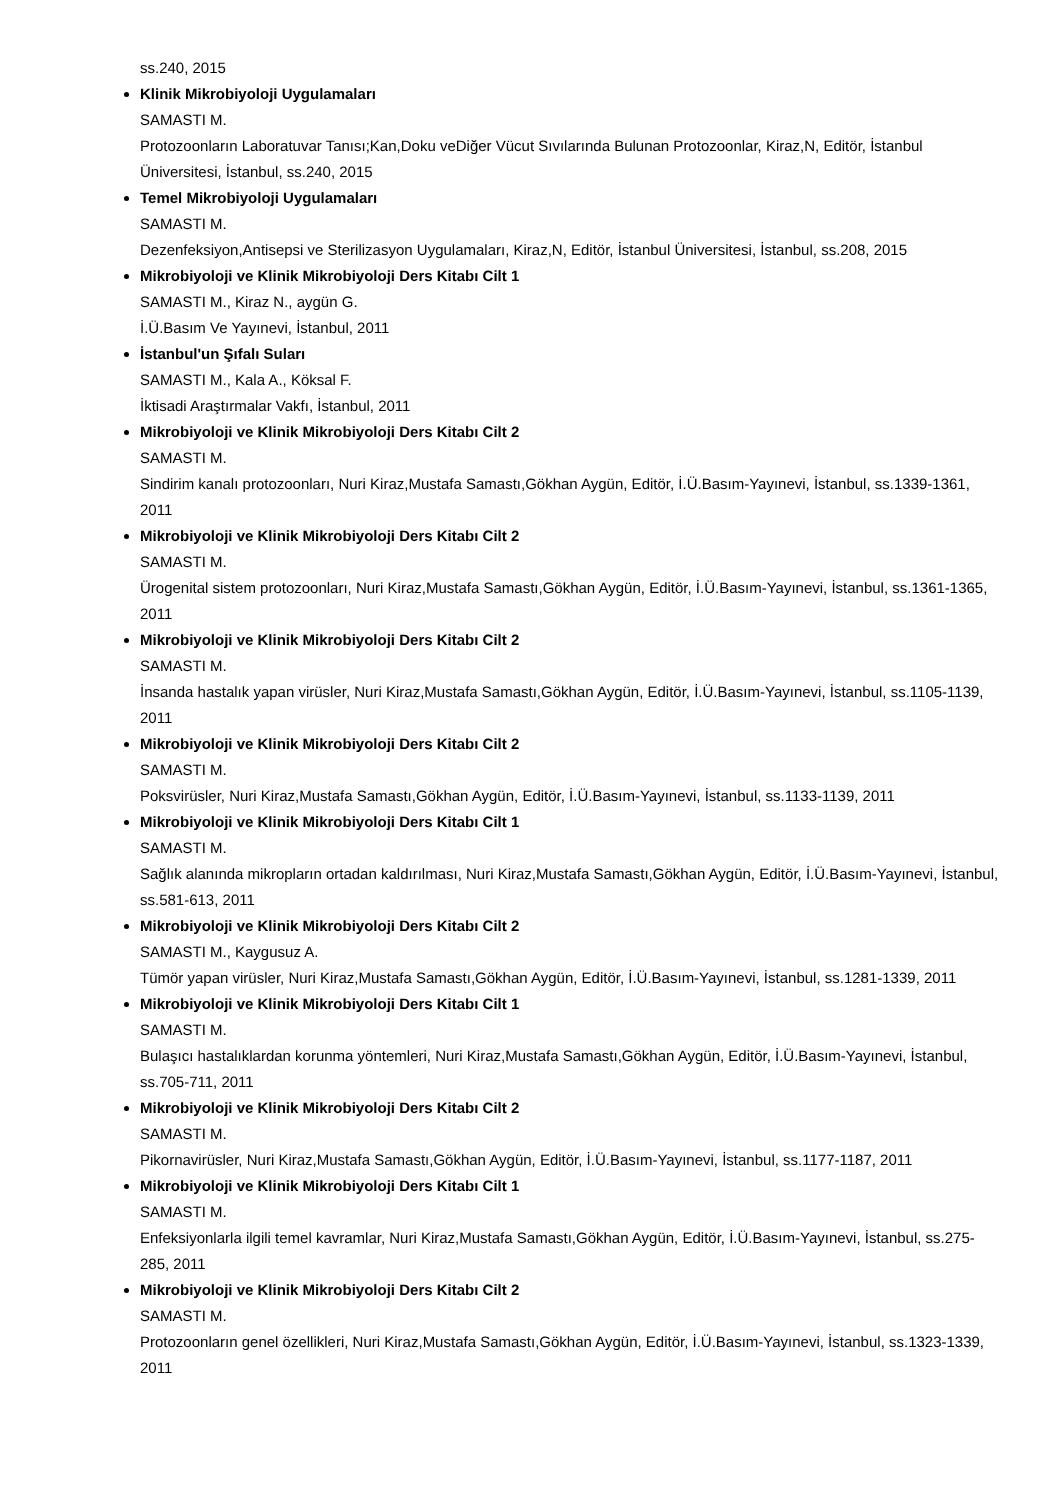ss.240, 2015
Klinik Mikrobiyoloji Uygulamaları
SAMASTI M.
Protozoonların Laboratuvar Tanısı;Kan,Doku veDiğer Vücut Sıvılarında Bulunan Protozoonlar, Kiraz,N, Editör, İstanbul Üniversitesi, İstanbul, ss.240, 2015
Temel Mikrobiyoloji Uygulamaları
SAMASTI M.
Dezenfeksiyon,Antisepsi ve Sterilizasyon Uygulamaları, Kiraz,N, Editör, İstanbul Üniversitesi, İstanbul, ss.208, 2015
Mikrobiyoloji ve Klinik Mikrobiyoloji Ders Kitabı Cilt 1
SAMASTI M., Kiraz N., aygün G.
İ.Ü.Basım Ve Yayınevi, İstanbul, 2011
İstanbul'un Şıfalı Suları
SAMASTI M., Kala A., Köksal F.
İktisadi Araştırmalar Vakfı, İstanbul, 2011
Mikrobiyoloji ve Klinik Mikrobiyoloji Ders Kitabı Cilt 2
SAMASTI M.
Sindirim kanalı protozoonları, Nuri Kiraz,Mustafa Samastı,Gökhan Aygün, Editör, İ.Ü.Basım-Yayınevi, İstanbul, ss.1339-1361, 2011
Mikrobiyoloji ve Klinik Mikrobiyoloji Ders Kitabı Cilt 2
SAMASTI M.
Ürogenital sistem protozoonları, Nuri Kiraz,Mustafa Samastı,Gökhan Aygün, Editör, İ.Ü.Basım-Yayınevi, İstanbul, ss.1361-1365, 2011
Mikrobiyoloji ve Klinik Mikrobiyoloji Ders Kitabı Cilt 2
SAMASTI M.
İnsanda hastalık yapan virüsler, Nuri Kiraz,Mustafa Samastı,Gökhan Aygün, Editör, İ.Ü.Basım-Yayınevi, İstanbul, ss.1105-1139, 2011
Mikrobiyoloji ve Klinik Mikrobiyoloji Ders Kitabı Cilt 2
SAMASTI M.
Poksvirüsler, Nuri Kiraz,Mustafa Samastı,Gökhan Aygün, Editör, İ.Ü.Basım-Yayınevi, İstanbul, ss.1133-1139, 2011
Mikrobiyoloji ve Klinik Mikrobiyoloji Ders Kitabı Cilt 1
SAMASTI M.
Sağlık alanında mikropların ortadan kaldırılması, Nuri Kiraz,Mustafa Samastı,Gökhan Aygün, Editör, İ.Ü.Basım-Yayınevi, İstanbul, ss.581-613, 2011
Mikrobiyoloji ve Klinik Mikrobiyoloji Ders Kitabı Cilt 2
SAMASTI M., Kaygusuz A.
Tümör yapan virüsler, Nuri Kiraz,Mustafa Samastı,Gökhan Aygün, Editör, İ.Ü.Basım-Yayınevi, İstanbul, ss.1281-1339, 2011
Mikrobiyoloji ve Klinik Mikrobiyoloji Ders Kitabı Cilt 1
SAMASTI M.
Bulaşıcı hastalıklardan korunma yöntemleri, Nuri Kiraz,Mustafa Samastı,Gökhan Aygün, Editör, İ.Ü.Basım-Yayınevi, İstanbul, ss.705-711, 2011
Mikrobiyoloji ve Klinik Mikrobiyoloji Ders Kitabı Cilt 2
SAMASTI M.
Pikornavirüsler, Nuri Kiraz,Mustafa Samastı,Gökhan Aygün, Editör, İ.Ü.Basım-Yayınevi, İstanbul, ss.1177-1187, 2011
Mikrobiyoloji ve Klinik Mikrobiyoloji Ders Kitabı Cilt 1
SAMASTI M.
Enfeksiyonlarla ilgili temel kavramlar, Nuri Kiraz,Mustafa Samastı,Gökhan Aygün, Editör, İ.Ü.Basım-Yayınevi, İstanbul, ss.275-285, 2011
Mikrobiyoloji ve Klinik Mikrobiyoloji Ders Kitabı Cilt 2
SAMASTI M.
Protozoonların genel özellikleri, Nuri Kiraz,Mustafa Samastı,Gökhan Aygün, Editör, İ.Ü.Basım-Yayınevi, İstanbul, ss.1323-1339, 2011